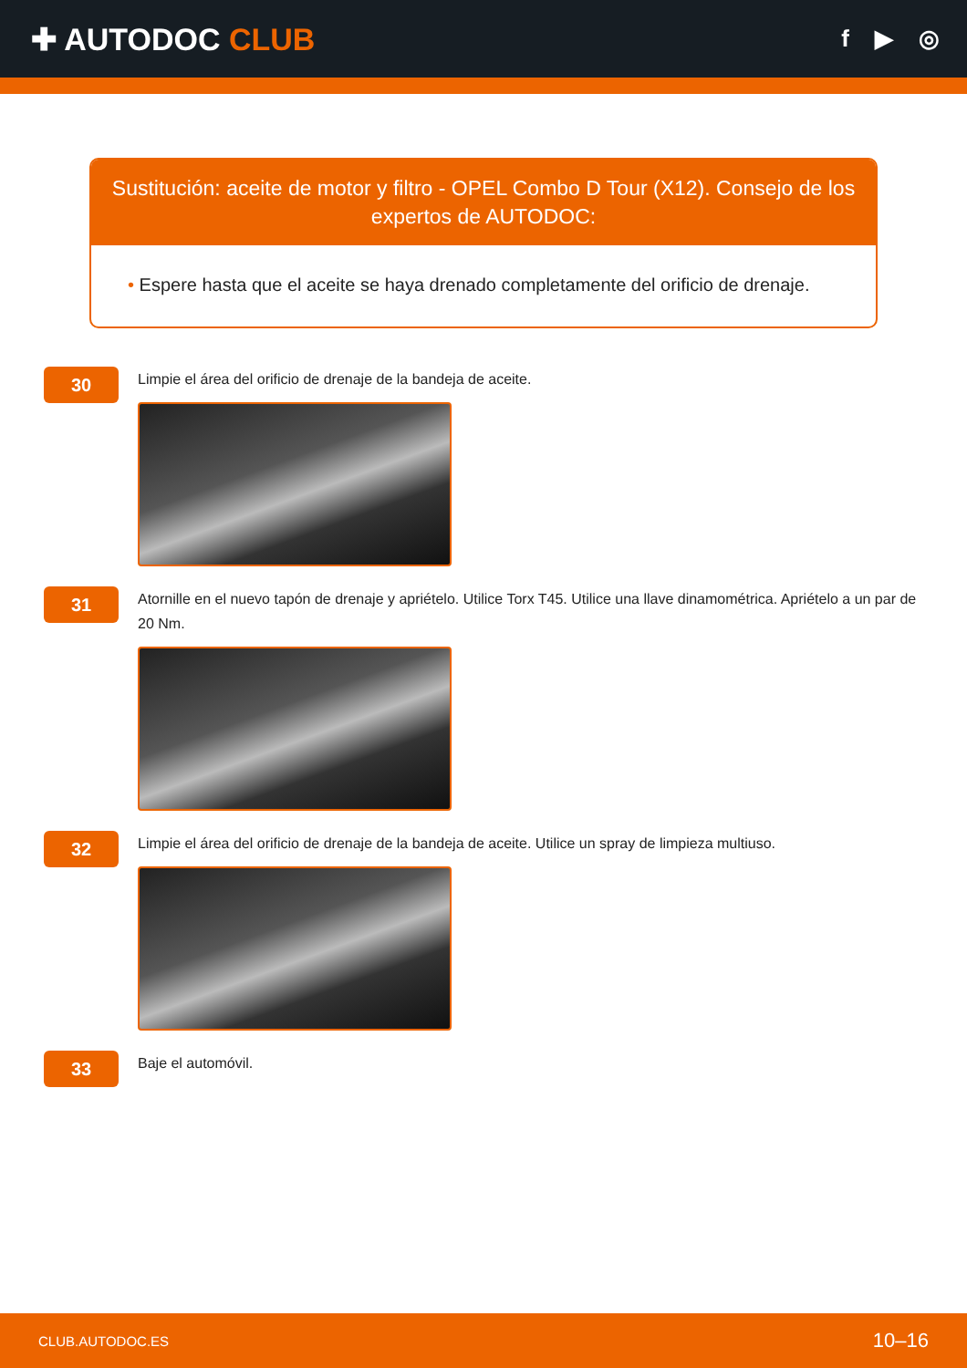✚ AUTODOC CLUB
f ▶ ◎
Sustitución: aceite de motor y filtro - OPEL Combo D Tour (X12). Consejo de los expertos de AUTODOC:
• Espere hasta que el aceite se haya drenado completamente del orificio de drenaje.
30
Limpie el área del orificio de drenaje de la bandeja de aceite.
31
Atornille en el nuevo tapón de drenaje y apriételo. Utilice Torx T45. Utilice una llave dinamométrica. Apriételo a un par de 20 Nm.
32
Limpie el área del orificio de drenaje de la bandeja de aceite. Utilice un spray de limpieza multiuso.
33
Baje el automóvil.
CLUB.AUTODOC.ES 10–16